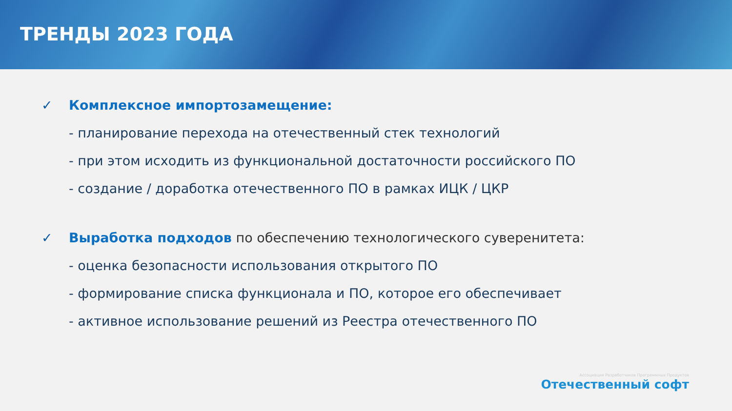ТРЕНДЫ 2023 ГОДА
✓ Комплексное импортозамещение:
- планирование перехода на отечественный стек технологий
- при этом исходить из функциональной достаточности российского ПО
- создание / доработка отечественного ПО в рамках ИЦК / ЦКР
✓ Выработка подходов по обеспечению технологического суверенитета:
- оценка безопасности использования открытого ПО
- формирование списка функционала и ПО, которое его обеспечивает
- активное использование решений из Реестра отечественного ПО
Ассоциация Разработчиков Программных Продуктов
Отечественный софт